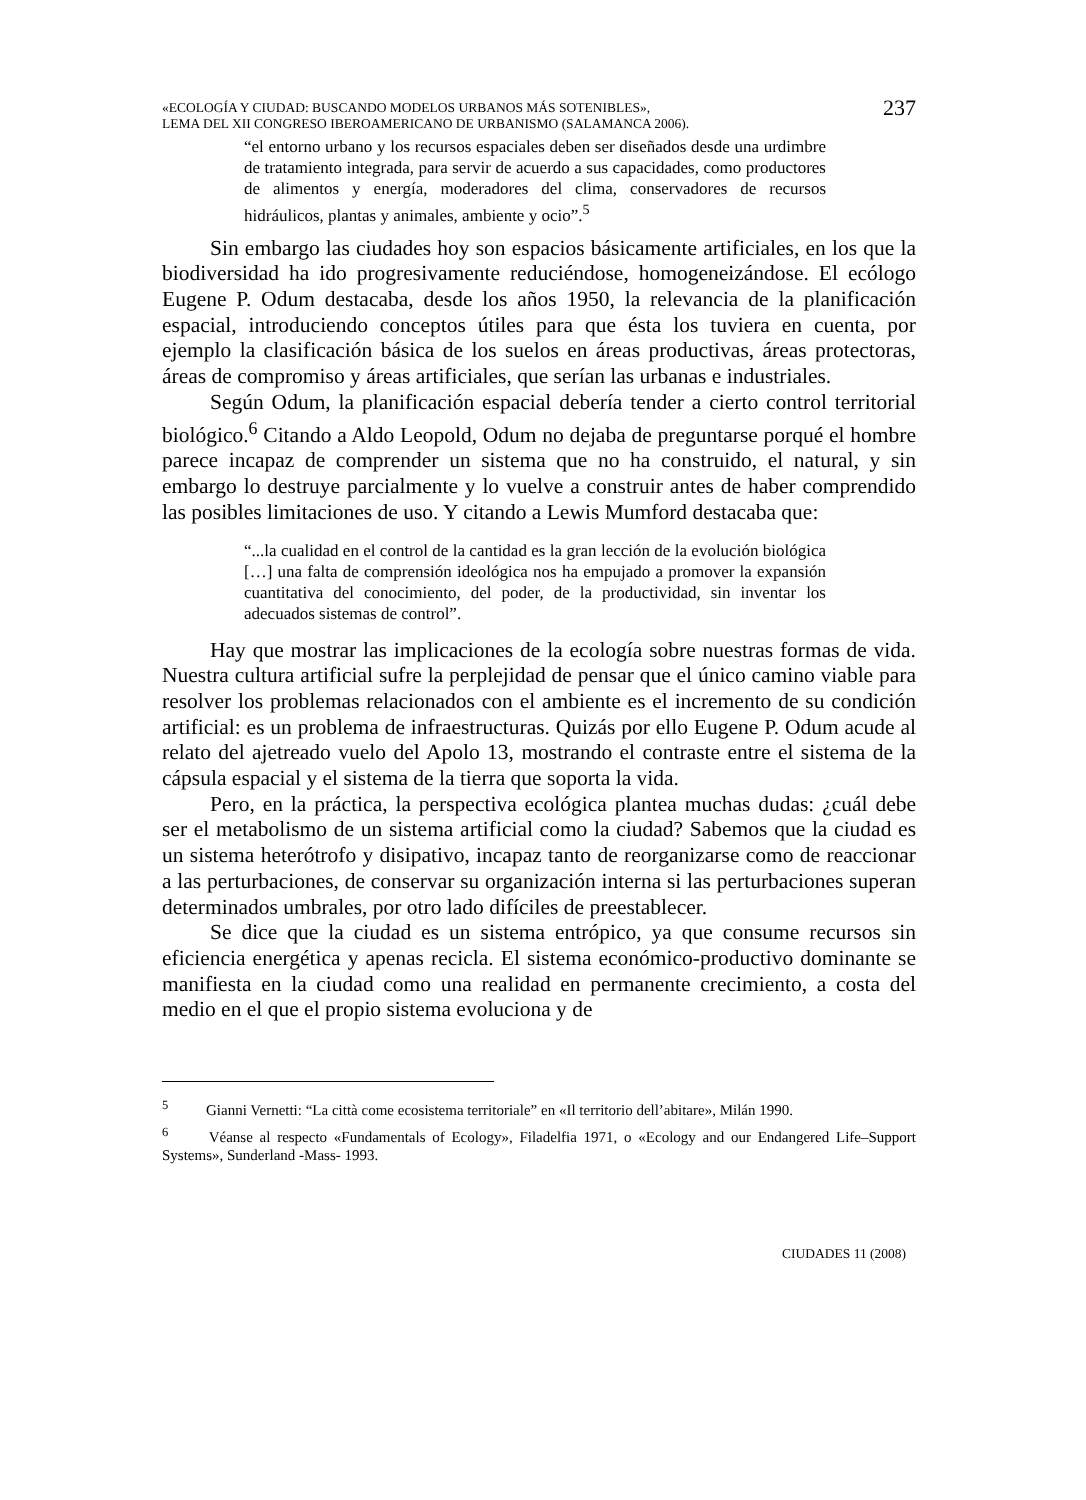«ECOLOGÍA Y CIUDAD: BUSCANDO MODELOS URBANOS MÁS SOTENIBLES»,
LEMA DEL XII CONGRESO IBEROAMERICANO DE URBANISMO (SALAMANCA 2006).
237
“el entorno urbano y los recursos espaciales deben ser diseñados desde una urdimbre de tratamiento integrada, para servir de acuerdo a sus capacidades, como productores de alimentos y energía, moderadores del clima, conservadores de recursos hidráulicos, plantas y animales, ambiente y ocio”.<sup>5</sup>
Sin embargo las ciudades hoy son espacios básicamente artificiales, en los que la biodiversidad ha ido progresivamente reduciéndose, homogeneizándose. El ecólogo Eugene P. Odum destacaba, desde los años 1950, la relevancia de la planificación espacial, introduciendo conceptos útiles para que ésta los tuviera en cuenta, por ejemplo la clasificación básica de los suelos en áreas productivas, áreas protectoras, áreas de compromiso y áreas artificiales, que serían las urbanas e industriales.
Según Odum, la planificación espacial debería tender a cierto control territorial biológico.<sup>6</sup> Citando a Aldo Leopold, Odum no dejaba de preguntarse porqué el hombre parece incapaz de comprender un sistema que no ha construido, el natural, y sin embargo lo destruye parcialmente y lo vuelve a construir antes de haber comprendido las posibles limitaciones de uso. Y citando a Lewis Mumford destacaba que:
“...la cualidad en el control de la cantidad es la gran lección de la evolución biológica […] una falta de comprensión ideológica nos ha empujado a promover la expansión cuantitativa del conocimiento, del poder, de la productividad, sin inventar los adecuados sistemas de control”.
Hay que mostrar las implicaciones de la ecología sobre nuestras formas de vida. Nuestra cultura artificial sufre la perplejidad de pensar que el único camino viable para resolver los problemas relacionados con el ambiente es el incremento de su condición artificial: es un problema de infraestructuras. Quizás por ello Eugene P. Odum acude al relato del ajetreado vuelo del Apolo 13, mostrando el contraste entre el sistema de la cápsula espacial y el sistema de la tierra que soporta la vida.
Pero, en la práctica, la perspectiva ecológica plantea muchas dudas: ¿cuál debe ser el metabolismo de un sistema artificial como la ciudad? Sabemos que la ciudad es un sistema heterótrofo y disipativo, incapaz tanto de reorganizarse como de reaccionar a las perturbaciones, de conservar su organización interna si las perturbaciones superan determinados umbrales, por otro lado difíciles de preestablecer.
Se dice que la ciudad es un sistema entrópico, ya que consume recursos sin eficiencia energética y apenas recicla. El sistema económico-productivo dominante se manifiesta en la ciudad como una realidad en permanente crecimiento, a costa del medio en el que el propio sistema evoluciona y de
<sup>5</sup> Gianni Vernetti: “La città come ecosistema territoriale” en «Il territorio dell’abitare», Milán 1990.
<sup>6</sup> Véanse al respecto «Fundamentals of Ecology», Filadelfia 1971, o «Ecology and our Endangered Life–Support Systems», Sunderland -Mass- 1993.
CIUDADES 11 (2008)